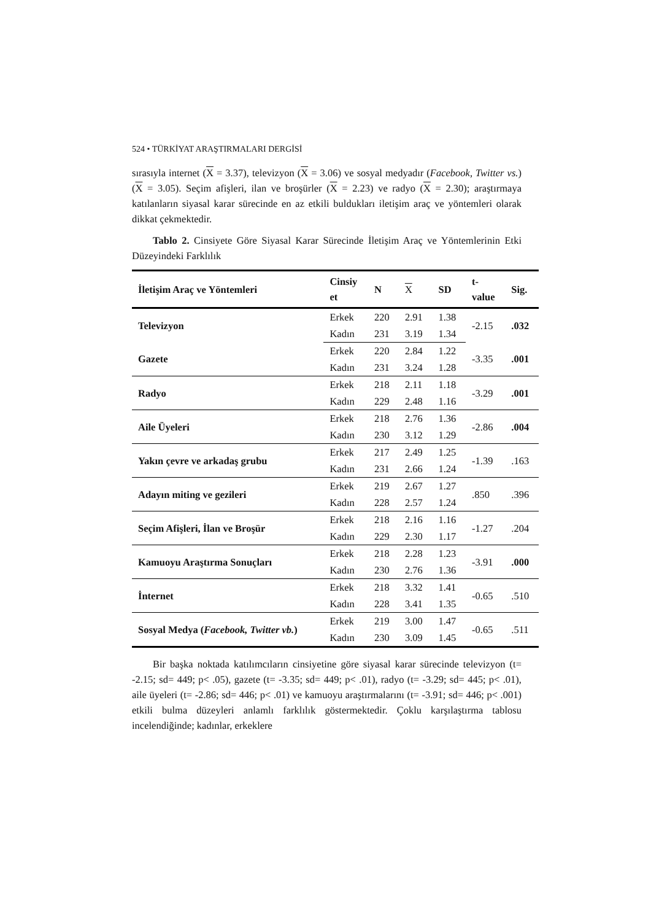524 • TÜRKİYAT ARAŞTIRMALARI DERGİSİ
sırasıyla internet (X = 3.37), televizyon (X = 3.06) ve sosyal medyadır (Facebook, Twitter vs.) (X = 3.05). Seçim afişleri, ilan ve broşürler (X = 2.23) ve radyo (X = 2.30); araştırmaya katılanların siyasal karar sürecinde en az etkili buldukları iletişim araç ve yöntemleri olarak dikkat çekmektedir.
Tablo 2. Cinsiyete Göre Siyasal Karar Sürecinde İletişim Araç ve Yöntemlerinin Etki Düzeyindeki Farklılık
| İletişim Araç ve Yöntemleri | Cinsiy et | N | X | SD | t- value | Sig. |
| --- | --- | --- | --- | --- | --- | --- |
| Televizyon | Erkek | 220 | 2.91 | 1.38 | -2.15 | .032 |
| | Kadın | 231 | 3.19 | 1.34 | | |
| Gazete | Erkek | 220 | 2.84 | 1.22 | -3.35 | .001 |
| | Kadın | 231 | 3.24 | 1.28 | | |
| Radyo | Erkek | 218 | 2.11 | 1.18 | -3.29 | .001 |
| | Kadın | 229 | 2.48 | 1.16 | | |
| Aile Üyeleri | Erkek | 218 | 2.76 | 1.36 | -2.86 | .004 |
| | Kadın | 230 | 3.12 | 1.29 | | |
| Yakın çevre ve arkadaş grubu | Erkek | 217 | 2.49 | 1.25 | -1.39 | .163 |
| | Kadın | 231 | 2.66 | 1.24 | | |
| Adayın miting ve gezileri | Erkek | 219 | 2.67 | 1.27 | .850 | .396 |
| | Kadın | 228 | 2.57 | 1.24 | | |
| Seçim Afişleri, İlan ve Broşür | Erkek | 218 | 2.16 | 1.16 | -1.27 | .204 |
| | Kadın | 229 | 2.30 | 1.17 | | |
| Kamuoyu Araştırma Sonuçları | Erkek | 218 | 2.28 | 1.23 | -3.91 | .000 |
| | Kadın | 230 | 2.76 | 1.36 | | |
| İnternet | Erkek | 218 | 3.32 | 1.41 | -0.65 | .510 |
| | Kadın | 228 | 3.41 | 1.35 | | |
| Sosyal Medya ( Facebook, Twitter vb. ) | Erkek | 219 | 3.00 | 1.47 | -0.65 | .511 |
| | Kadın | 230 | 3.09 | 1.45 | | |
Bir başka noktada katılımcıların cinsiyetine göre siyasal karar sürecinde televizyon (t= -2.15; sd= 449; p< .05), gazete (t= -3.35; sd= 449; p< .01), radyo (t= -3.29; sd= 445; p< .01), aile üyeleri (t= -2.86; sd= 446; p< .01) ve kamuoyu araştırmalarını (t= -3.91; sd= 446; p< .001) etkili bulma düzeyleri anlamlı farklılık göstermektedir. Çoklu karşılaştırma tablosu incelendiğinde; kadınlar, erkeklere